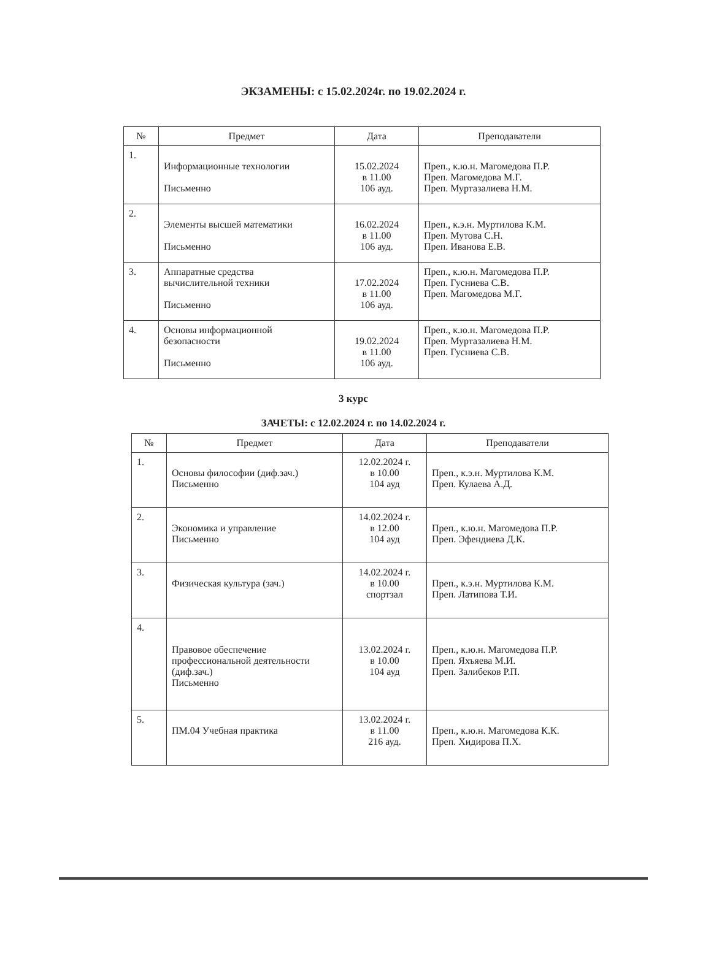ЭКЗАМЕНЫ: с 15.02.2024г. по 19.02.2024 г.
| № | Предмет | Дата | Преподаватели |
| --- | --- | --- | --- |
| 1. | Информационные технологии Письменно | 15.02.2024 в 11.00 106 ауд. | Преп., к.ю.н. Магомедова П.Р. Преп. Магомедова М.Г. Преп. Муртазалиева Н.М. |
| 2. | Элементы высшей математики Письменно | 16.02.2024 в 11.00 106 ауд. | Преп., к.э.н. Муртилова К.М. Преп. Мутова С.Н. Преп. Иванова Е.В. |
| 3. | Аппаратные средства вычислительной техники Письменно | 17.02.2024 в 11.00 106 ауд. | Преп., к.ю.н. Магомедова П.Р. Преп. Гусниева С.В. Преп. Магомедова М.Г. |
| 4. | Основы информационной безопасности Письменно | 19.02.2024 в 11.00 106 ауд. | Преп., к.ю.н. Магомедова П.Р. Преп. Муртазалиева Н.М. Преп. Гусниева С.В. |
3 курс
ЗАЧЕТЫ: с 12.02.2024 г. по 14.02.2024 г.
| № | Предмет | Дата | Преподаватели |
| --- | --- | --- | --- |
| 1. | Основы философии (диф.зач.) Письменно | 12.02.2024 г. в 10.00 104 ауд | Преп., к.э.н. Муртилова К.М. Преп. Кулаева А.Д. |
| 2. | Экономика и управление Письменно | 14.02.2024 г. в 12.00 104 ауд | Преп., к.ю.н. Магомедова П.Р. Преп. Эфендиева Д.К. |
| 3. | Физическая культура (зач.) | 14.02.2024 г. в 10.00 спортзал | Преп., к.э.н. Муртилова К.М. Преп. Латипова Т.И. |
| 4. | Правовое обеспечение профессиональной деятельности (диф.зач.) Письменно | 13.02.2024 г. в 10.00 104 ауд | Преп., к.ю.н. Магомедова П.Р. Преп. Яхъяева М.И. Преп. Залибеков Р.П. |
| 5. | ПМ.04 Учебная практика | 13.02.2024 г. в 11.00 216 ауд. | Преп., к.ю.н. Магомедова К.К. Преп. Хидирова П.Х. |